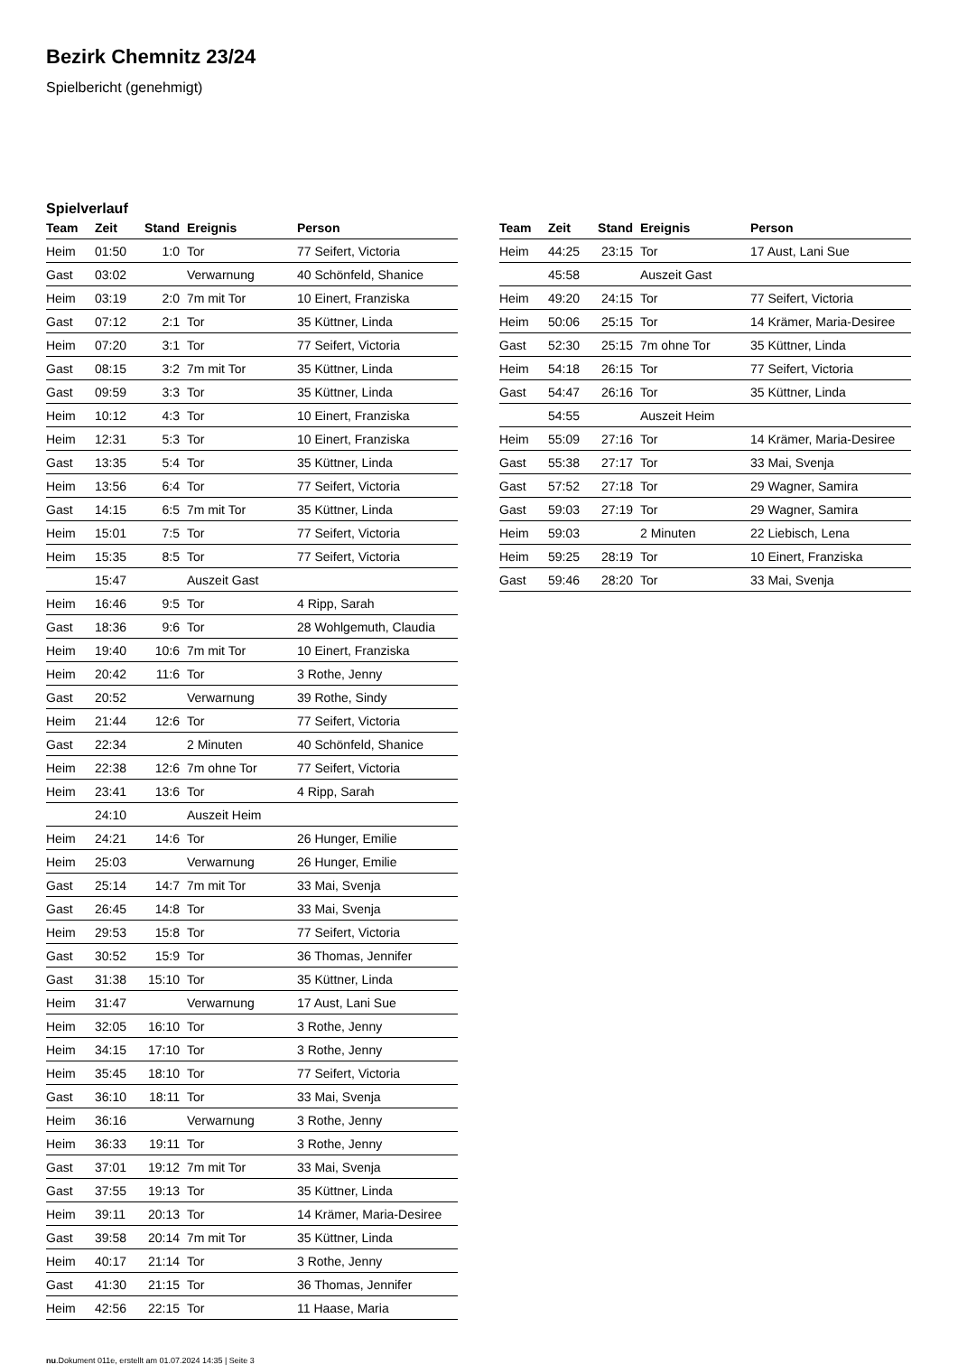Bezirk Chemnitz 23/24
Spielbericht (genehmigt)
Spielverlauf
| Team | Zeit | Stand | Ereignis | Person |
| --- | --- | --- | --- | --- |
| Heim | 01:50 | 1:0 | Tor | 77 Seifert, Victoria |
| Gast | 03:02 | | Verwarnung | 40 Schönfeld, Shanice |
| Heim | 03:19 | 2:0 | 7m mit Tor | 10 Einert, Franziska |
| Gast | 07:12 | 2:1 | Tor | 35 Küttner, Linda |
| Heim | 07:20 | 3:1 | Tor | 77 Seifert, Victoria |
| Gast | 08:15 | 3:2 | 7m mit Tor | 35 Küttner, Linda |
| Gast | 09:59 | 3:3 | Tor | 35 Küttner, Linda |
| Heim | 10:12 | 4:3 | Tor | 10 Einert, Franziska |
| Heim | 12:31 | 5:3 | Tor | 10 Einert, Franziska |
| Gast | 13:35 | 5:4 | Tor | 35 Küttner, Linda |
| Heim | 13:56 | 6:4 | Tor | 77 Seifert, Victoria |
| Gast | 14:15 | 6:5 | 7m mit Tor | 35 Küttner, Linda |
| Heim | 15:01 | 7:5 | Tor | 77 Seifert, Victoria |
| Heim | 15:35 | 8:5 | Tor | 77 Seifert, Victoria |
| | 15:47 | | Auszeit Gast | |
| Heim | 16:46 | 9:5 | Tor | 4 Ripp, Sarah |
| Gast | 18:36 | 9:6 | Tor | 28 Wohlgemuth, Claudia |
| Heim | 19:40 | 10:6 | 7m mit Tor | 10 Einert, Franziska |
| Heim | 20:42 | 11:6 | Tor | 3 Rothe, Jenny |
| Gast | 20:52 | | Verwarnung | 39 Rothe, Sindy |
| Heim | 21:44 | 12:6 | Tor | 77 Seifert, Victoria |
| Gast | 22:34 | | 2 Minuten | 40 Schönfeld, Shanice |
| Heim | 22:38 | 12:6 | 7m ohne Tor | 77 Seifert, Victoria |
| Heim | 23:41 | 13:6 | Tor | 4 Ripp, Sarah |
| | 24:10 | | Auszeit Heim | |
| Heim | 24:21 | 14:6 | Tor | 26 Hunger, Emilie |
| Heim | 25:03 | | Verwarnung | 26 Hunger, Emilie |
| Gast | 25:14 | 14:7 | 7m mit Tor | 33 Mai, Svenja |
| Gast | 26:45 | 14:8 | Tor | 33 Mai, Svenja |
| Heim | 29:53 | 15:8 | Tor | 77 Seifert, Victoria |
| Gast | 30:52 | 15:9 | Tor | 36 Thomas, Jennifer |
| Gast | 31:38 | 15:10 | Tor | 35 Küttner, Linda |
| Heim | 31:47 | | Verwarnung | 17 Aust, Lani Sue |
| Heim | 32:05 | 16:10 | Tor | 3 Rothe, Jenny |
| Heim | 34:15 | 17:10 | Tor | 3 Rothe, Jenny |
| Heim | 35:45 | 18:10 | Tor | 77 Seifert, Victoria |
| Gast | 36:10 | 18:11 | Tor | 33 Mai, Svenja |
| Heim | 36:16 | | Verwarnung | 3 Rothe, Jenny |
| Heim | 36:33 | 19:11 | Tor | 3 Rothe, Jenny |
| Gast | 37:01 | 19:12 | 7m mit Tor | 33 Mai, Svenja |
| Gast | 37:55 | 19:13 | Tor | 35 Küttner, Linda |
| Heim | 39:11 | 20:13 | Tor | 14 Krämer, Maria-Desiree |
| Gast | 39:58 | 20:14 | 7m mit Tor | 35 Küttner, Linda |
| Heim | 40:17 | 21:14 | Tor | 3 Rothe, Jenny |
| Gast | 41:30 | 21:15 | Tor | 36 Thomas, Jennifer |
| Heim | 42:56 | 22:15 | Tor | 11 Haase, Maria |
| Team | Zeit | Stand | Ereignis | Person |
| --- | --- | --- | --- | --- |
| Heim | 44:25 | 23:15 | Tor | 17 Aust, Lani Sue |
| | 45:58 | | Auszeit Gast | |
| Heim | 49:20 | 24:15 | Tor | 77 Seifert, Victoria |
| Heim | 50:06 | 25:15 | Tor | 14 Krämer, Maria-Desiree |
| Gast | 52:30 | 25:15 | 7m ohne Tor | 35 Küttner, Linda |
| Heim | 54:18 | 26:15 | Tor | 77 Seifert, Victoria |
| Gast | 54:47 | 26:16 | Tor | 35 Küttner, Linda |
| | 54:55 | | Auszeit Heim | |
| Heim | 55:09 | 27:16 | Tor | 14 Krämer, Maria-Desiree |
| Gast | 55:38 | 27:17 | Tor | 33 Mai, Svenja |
| Gast | 57:52 | 27:18 | Tor | 29 Wagner, Samira |
| Gast | 59:03 | 27:19 | Tor | 29 Wagner, Samira |
| Heim | 59:03 | | 2 Minuten | 22 Liebisch, Lena |
| Heim | 59:25 | 28:19 | Tor | 10 Einert, Franziska |
| Gast | 59:46 | 28:20 | Tor | 33 Mai, Svenja |
nu.Dokument 011e, erstellt am 01.07.2024 14:35 | Seite 3